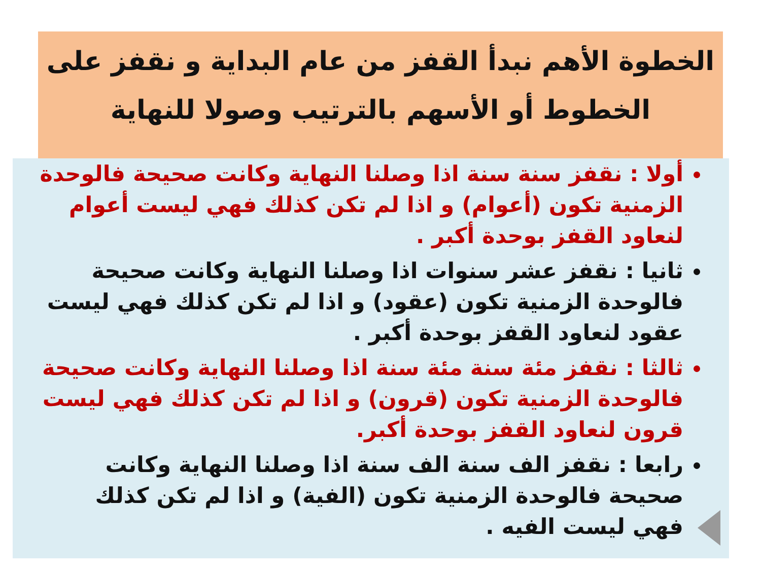الخطوة الأهم نبدأ القفز من عام البداية و نقفز على الخطوط أو الأسهم بالترتيب وصولا للنهاية
أولا : نقفز سنة سنة اذا وصلنا النهاية وكانت صحيحة فالوحدة الزمنية تكون (أعوام) و اذا لم تكن كذلك فهي ليست أعوام لنعاود القفز بوحدة أكبر .
ثانيا : نقفز عشر سنوات اذا وصلنا النهاية وكانت صحيحة فالوحدة الزمنية تكون (عقود) و اذا لم تكن كذلك فهي ليست عقود لنعاود القفز بوحدة أكبر .
ثالثا : نقفز مئة سنة مئة سنة اذا وصلنا النهاية وكانت صحيحة فالوحدة الزمنية تكون (قرون) و اذا لم تكن كذلك فهي ليست قرون لنعاود القفز بوحدة أكبر.
رابعا : نقفز الف سنة الف سنة اذا وصلنا النهاية وكانت صحيحة فالوحدة الزمنية تكون (الفية) و اذا لم تكن كذلك فهي ليست الفيه .